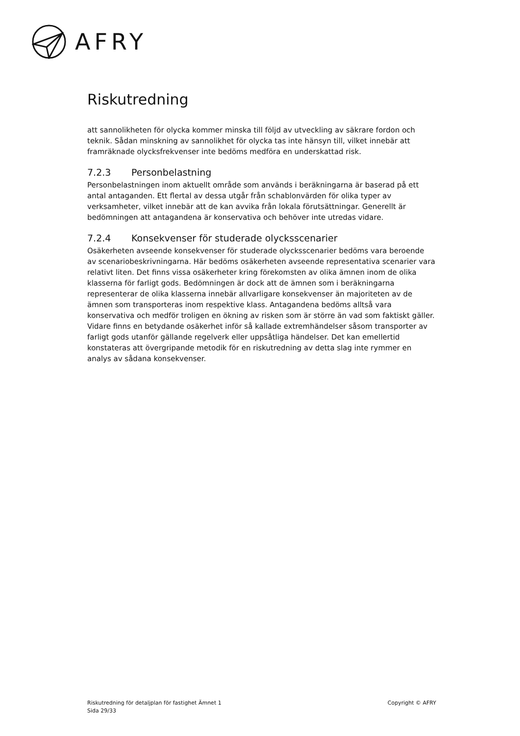AFRY
Riskutredning
att sannolikheten för olycka kommer minska till följd av utveckling av säkrare fordon och teknik. Sådan minskning av sannolikhet för olycka tas inte hänsyn till, vilket innebär att framräknade olycksfrekvenser inte bedöms medföra en underskattad risk.
7.2.3 Personbelastning
Personbelastningen inom aktuellt område som används i beräkningarna är baserad på ett antal antaganden. Ett flertal av dessa utgår från schablonvärden för olika typer av verksamheter, vilket innebär att de kan avvika från lokala förutsättningar. Generellt är bedömningen att antagandena är konservativa och behöver inte utredas vidare.
7.2.4 Konsekvenser för studerade olycksscenarier
Osäkerheten avseende konsekvenser för studerade olycksscenarier bedöms vara beroende av scenariobeskrivningarna. Här bedöms osäkerheten avseende representativa scenarier vara relativt liten. Det finns vissa osäkerheter kring förekomsten av olika ämnen inom de olika klasserna för farligt gods. Bedömningen är dock att de ämnen som i beräkningarna representerar de olika klasserna innebär allvarligare konsekvenser än majoriteten av de ämnen som transporteras inom respektive klass. Antagandena bedöms alltså vara konservativa och medför troligen en ökning av risken som är större än vad som faktiskt gäller. Vidare finns en betydande osäkerhet inför så kallade extremhändelser såsom transporter av farligt gods utanför gällande regelverk eller uppsåtliga händelser. Det kan emellertid konstateras att övergripande metodik för en riskutredning av detta slag inte rymmer en analys av sådana konsekvenser.
Riskutredning för detaljplan för fastighet Ämnet 1
Sida 29/33
Copyright © AFRY